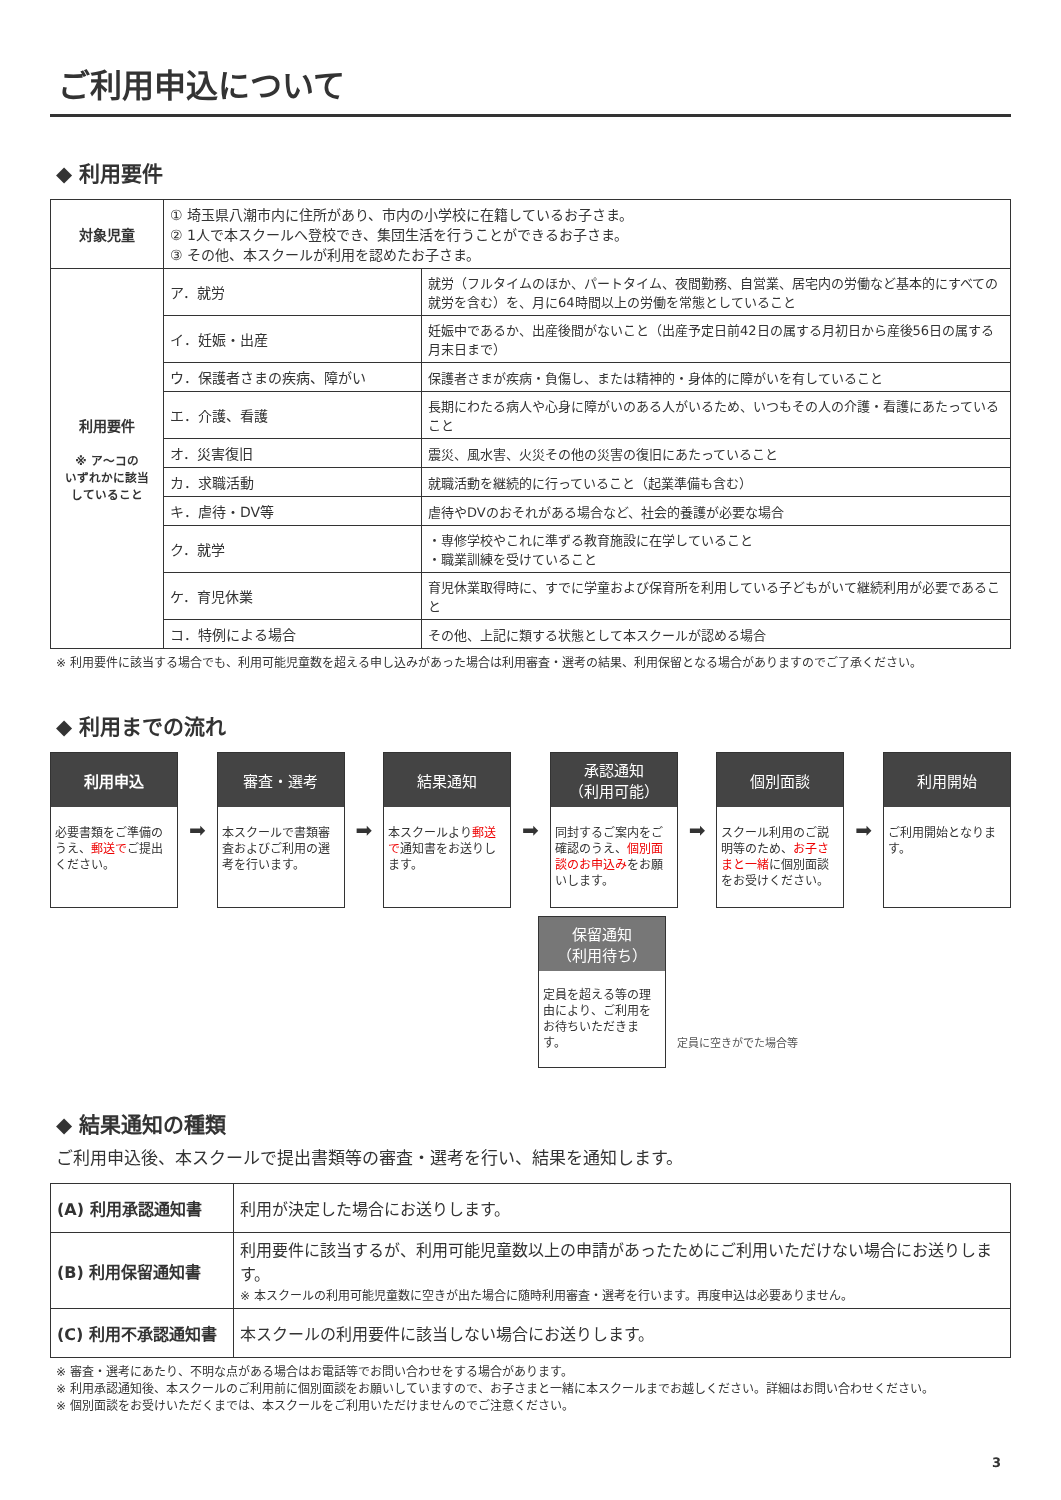ご利用申込について
◆ 利用要件
| 対象児童 | ① 埼玉県八潮市内に住所があり、市内の小学校に在籍しているお子さま。 ② 1人で本スクールへ登校でき、集団生活を行うことができるお子さま。 ③ その他、本スクールが利用を認めたお子さま。 | |
| 利用要件 ※ ア～コの いずれかに該当 していること | ア．就労 | 就労（フルタイムのほか、パートタイム、夜間勤務、自営業、居宅内の労働など基本的にすべての就労を含む）を、月に64時間以上の労働を常態としていること |
| | イ．妊娠・出産 | 妊娠中であるか、出産後間がないこと（出産予定日前42日の属する月初日から産後56日の属する月末日まで） |
| | ウ．保護者さまの疾病、障がい | 保護者さまが疾病・負傷し、または精神的・身体的に障がいを有していること |
| | エ．介護、看護 | 長期にわたる病人や心身に障がいのある人がいるため、いつもその人の介護・看護にあたっていること |
| | オ．災害復旧 | 震災、風水害、火災その他の災害の復旧にあたっていること |
| | カ．求職活動 | 就職活動を継続的に行っていること（起業準備も含む） |
| | キ．虐待・DV等 | 虐待やDVのおそれがある場合など、社会的養護が必要な場合 |
| | ク．就学 | ・専修学校やこれに準ずる教育施設に在学していること ・職業訓練を受けていること |
| | ケ．育児休業 | 育児休業取得時に、すでに学童および保育所を利用している子どもがいて継続利用が必要であること |
| | コ．特例による場合 | その他、上記に類する状態として本スクールが認める場合 |
※ 利用要件に該当する場合でも、利用可能児童数を超える申し込みがあった場合は利用審査・選考の結果、利用保留となる場合がありますのでご了承ください。
◆ 利用までの流れ
利用申込
必要書類をご準備のうえ、郵送でご提出ください。
➡
審査・選考
本スクールで書類審査およびご利用の選考を行います。
➡
結果通知
本スクールより郵送で通知書をお送りします。
➡
承認通知
（利用可能）
同封するご案内をご確認のうえ、個別面談のお申込みをお願いします。
➡
個別面談
スクール利用のご説明等のため、お子さまと一緒に個別面談をお受けください。
➡
利用開始
ご利用開始となります。
保留通知
（利用待ち）
定員を超える等の理由により、ご利用をお待ちいただきます。
定員に空きがでた場合等
◆ 結果通知の種類
ご利用申込後、本スクールで提出書類等の審査・選考を行い、結果を通知します。
| (A) 利用承認通知書 | 利用が決定した場合にお送りします。 |
| (B) 利用保留通知書 | 利用要件に該当するが、利用可能児童数以上の申請があったためにご利用いただけない場合にお送りします。 ※ 本スクールの利用可能児童数に空きが出た場合に随時利用審査・選考を行います。再度申込は必要ありません。 |
| (C) 利用不承認通知書 | 本スクールの利用要件に該当しない場合にお送りします。 |
※ 審査・選考にあたり、不明な点がある場合はお電話等でお問い合わせをする場合があります。
※ 利用承認通知後、本スクールのご利用前に個別面談をお願いしていますので、お子さまと一緒に本スクールまでお越しください。詳細はお問い合わせください。
※ 個別面談をお受けいただくまでは、本スクールをご利用いただけませんのでご注意ください。
3